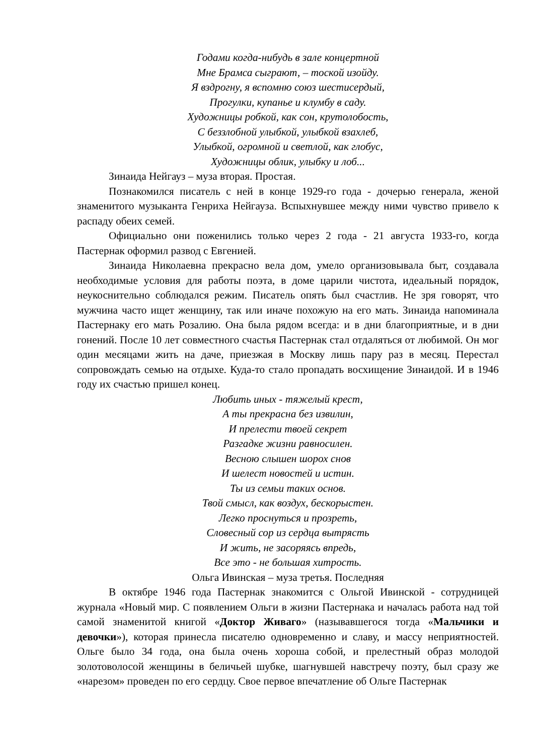Годами когда-нибудь в зале концертной
Мне Брамса сыграют, – тоской изойду.
Я вздрогну, я вспомню союз шестисердый,
Прогулки, купанье и клумбу в саду.
Художницы робкой, как сон, крутолобость,
С беззлобной улыбкой, улыбкой взахлеб,
Улыбкой, огромной и светлой, как глобус,
Художницы облик, улыбку и лоб...
Зинаида Нейгауз – муза вторая. Простая.
Познакомился писатель с ней в конце 1929-го года - дочерью генерала, женой знаменитого музыканта Генриха Нейгауза. Вспыхнувшее между ними чувство привело к распаду обеих семей.
Официально они поженились только через 2 года - 21 августа 1933-го, когда Пастернак оформил развод с Евгенией.
Зинаида Николаевна прекрасно вела дом, умело организовывала быт, создавала необходимые условия для работы поэта, в доме царили чистота, идеальный порядок, неукоснительно соблюдался режим. Писатель опять был счастлив. Не зря говорят, что мужчина часто ищет женщину, так или иначе похожую на его мать. Зинаида напоминала Пастернаку его мать Розалию. Она была рядом всегда: и в дни благоприятные, и в дни гонений. После 10 лет совместного счастья Пастернак стал отдаляться от любимой. Он мог один месяцами жить на даче, приезжая в Москву лишь пару раз в месяц. Перестал сопровождать семью на отдыхе. Куда-то стало пропадать восхищение Зинаидой. И в 1946 году их счастью пришел конец.
Любить иных - тяжелый крест,
А ты прекрасна без извилин,
И прелести твоей секрет
Разгадке жизни равносилен.
Весною слышен шорох снов
И шелест новостей и истин.
Ты из семьи таких основ.
Твой смысл, как воздух, бескорыстен.
Легко проснуться и прозреть,
Словесный сор из сердца вытрясть
И жить, не засоряясь впредь,
Все это - не большая хитрость.
Ольга Ивинская – муза третья. Последняя
В октябре 1946 года Пастернак знакомится с Ольгой Ивинской - сотрудницей журнала «Новый мир. С появлением Ольги в жизни Пастернака и началась работа над той самой знаменитой книгой «Доктор Живаго» (называвшегося тогда «Мальчики и девочки»), которая принесла писателю одновременно и славу, и массу неприятностей. Ольге было 34 года, она была очень хороша собой, и прелестный образ молодой золотоволосой женщины в беличьей шубке, шагнувшей навстречу поэту, был сразу же «нарезом» проведен по его сердцу. Свое первое впечатление об Ольге Пастернак